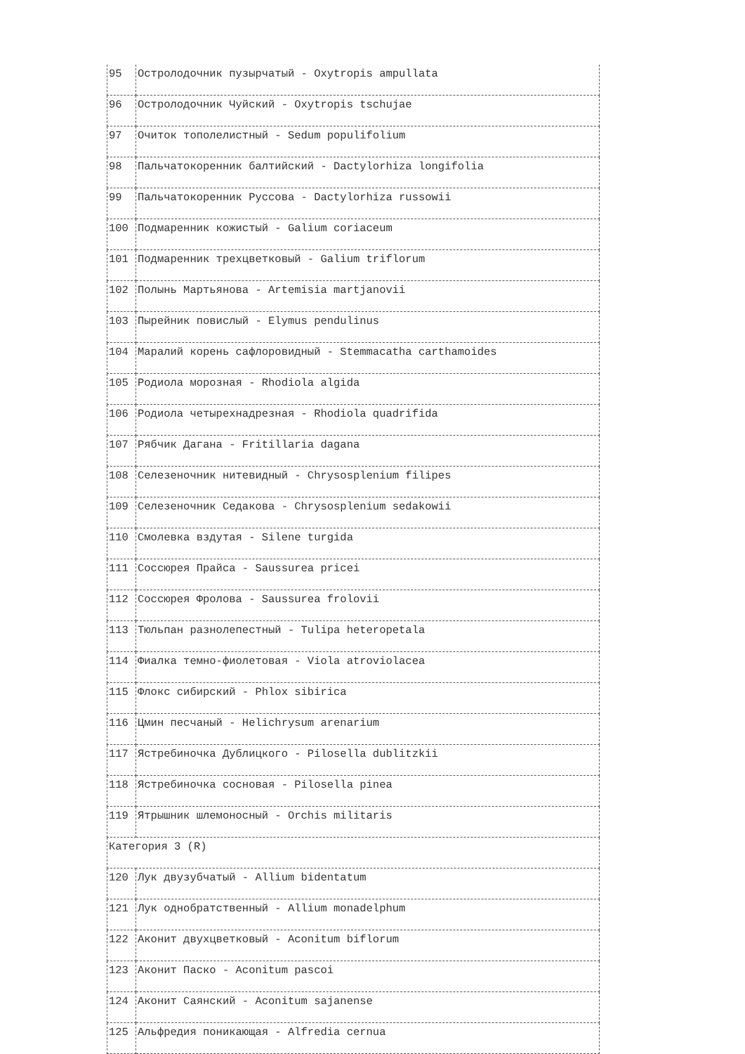| 95 | Остролодочник пузырчатый - Oxytropis ampullata |
| 96 | Остролодочник Чуйский - Oxytropis tschujae |
| 97 | Очиток тополелистный - Sedum populifolium |
| 98 | Пальчатокоренник балтийский - Dactylorhiza longifolia |
| 99 | Пальчатокоренник Руссова - Dactylorhiza russowii |
| 100 | Подмаренник кожистый - Galium coriaceum |
| 101 | Подмаренник трехцветковый - Galium triflorum |
| 102 | Полынь Мартьянова - Artemisia martjanovii |
| 103 | Пырейник повислый - Elymus pendulinus |
| 104 | Маралий корень сафлоровидный - Stemmacatha carthamoides |
| 105 | Родиола морозная - Rhodiola algida |
| 106 | Родиола четырехнадрезная - Rhodiola quadrifida |
| 107 | Рябчик Дагана - Fritillaria dagana |
| 108 | Селезеночник нитевидный - Chrysosplenium filipes |
| 109 | Селезеночник Седакова - Chrysosplenium sedakowii |
| 110 | Смолевка вздутая - Silene turgida |
| 111 | Соссюрея Прайса - Saussurea pricei |
| 112 | Соссюрея Фролова - Saussurea frolovii |
| 113 | Тюльпан разнолепестный - Tulipa heteropetala |
| 114 | Фиалка темно-фиолетовая - Viola atroviolacea |
| 115 | Флокс сибирский - Phlox sibirica |
| 116 | Цмин песчаный - Helichrysum arenarium |
| 117 | Ястребиночка Дублицкого - Pilosella dublitzkii |
| 118 | Ястребиночка сосновая - Pilosella pinea |
| 119 | Ятрышник шлемоносный - Orchis militaris |
| Категория 3 (R) | |
| 120 | Лук двузубчатый - Allium bidentatum |
| 121 | Лук однобратственный - Allium monadelphum |
| 122 | Аконит двухцветковый - Aconitum biflorum |
| 123 | Аконит Паско - Aconitum pascoi |
| 124 | Аконит Саянский - Aconitum sajanense |
| 125 | Альфредия поникающая - Alfredia cernua |